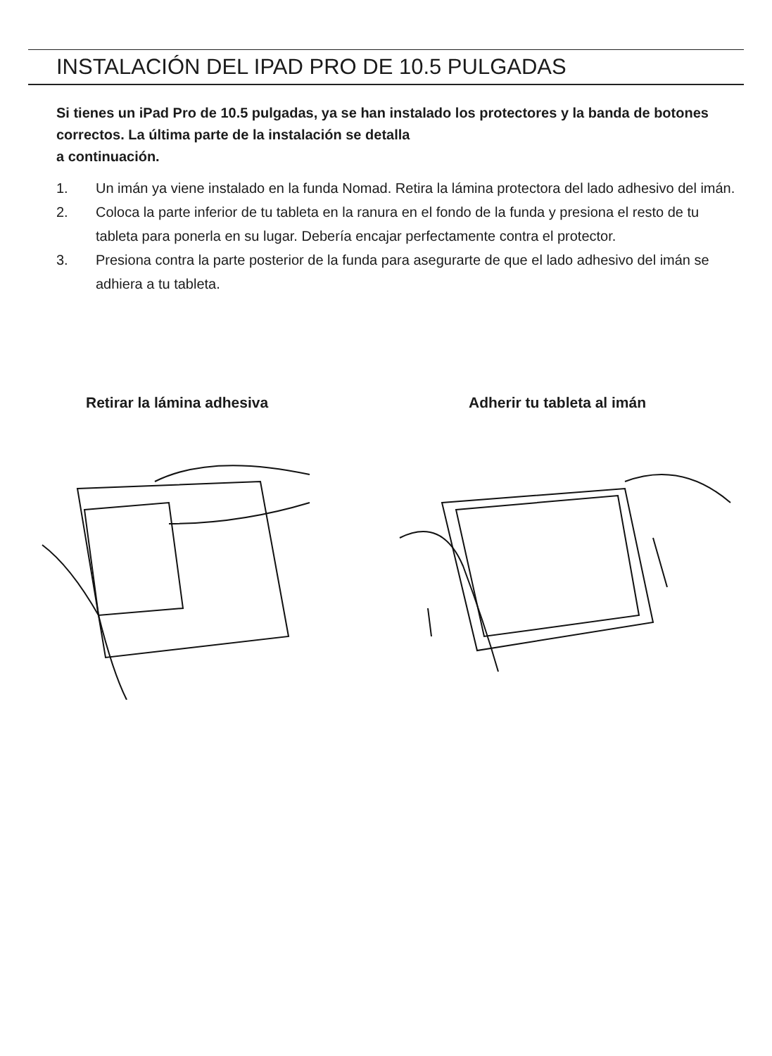INSTALACIÓN DEL IPAD PRO DE 10.5 PULGADAS
Si tienes un iPad Pro de 10.5 pulgadas, ya se han instalado los protectores y la banda de botones correctos. La última parte de la instalación se detalla
a continuación.
1. Un imán ya viene instalado en la funda Nomad. Retira la lámina protectora del lado adhesivo del imán.
2. Coloca la parte inferior de tu tableta en la ranura en el fondo de la funda y presiona el resto de tu tableta para ponerla en su lugar. Debería encajar perfectamente contra el protector.
3. Presiona contra la parte posterior de la funda para asegurarte de que el lado adhesivo del imán se adhiera a tu tableta.
Retirar la lámina adhesiva Adherir tu tableta al imán